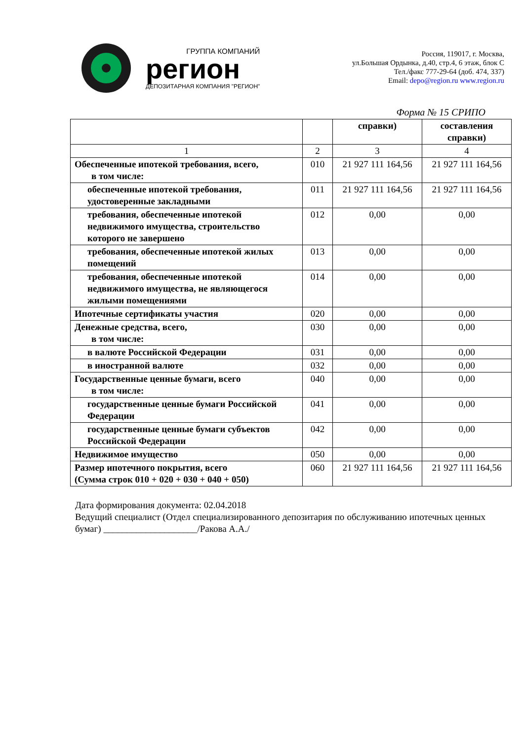ГРУППА КОМПАНИЙ
регион
ДЕПОЗИТАРНАЯ КОМПАНИЯ "РЕГИОН"
Россия, 119017, г. Москва,
ул.Большая Ордынка, д.40, стр.4, 6 этаж, блок С
Тел./факс 777-29-64 (доб. 474, 337)
Email: depo@region.ru www.region.ru
Форма № 15 СРИПО
| | | справки) | составления справки) |
| 1 | 2 | 3 | 4 |
| Обеспеченные ипотекой требования, всего, в том числе: | 010 | 21 927 111 164,56 | 21 927 111 164,56 |
| обеспеченные ипотекой требования, удостоверенные закладными | 011 | 21 927 111 164,56 | 21 927 111 164,56 |
| требования, обеспеченные ипотекой недвижимого имущества, строительство которого не завершено | 012 | 0,00 | 0,00 |
| требования, обеспеченные ипотекой жилых помещений | 013 | 0,00 | 0,00 |
| требования, обеспеченные ипотекой недвижимого имущества, не являющегося жилыми помещениями | 014 | 0,00 | 0,00 |
| Ипотечные сертификаты участия | 020 | 0,00 | 0,00 |
| Денежные средства, всего, в том числе: | 030 | 0,00 | 0,00 |
| в валюте Российской Федерации | 031 | 0,00 | 0,00 |
| в иностранной валюте | 032 | 0,00 | 0,00 |
| Государственные ценные бумаги, всего в том числе: | 040 | 0,00 | 0,00 |
| государственные ценные бумаги Российской Федерации | 041 | 0,00 | 0,00 |
| государственные ценные бумаги субъектов Российской Федерации | 042 | 0,00 | 0,00 |
| Недвижимое имущество | 050 | 0,00 | 0,00 |
| Размер ипотечного покрытия, всего (Сумма строк 010 + 020 + 030 + 040 + 050) | 060 | 21 927 111 164,56 | 21 927 111 164,56 |
Дата формирования документа: 02.04.2018
Ведущий специалист (Отдел специализированного депозитария по обслуживанию ипотечных ценных бумаг) ____________________/Ракова А.А./